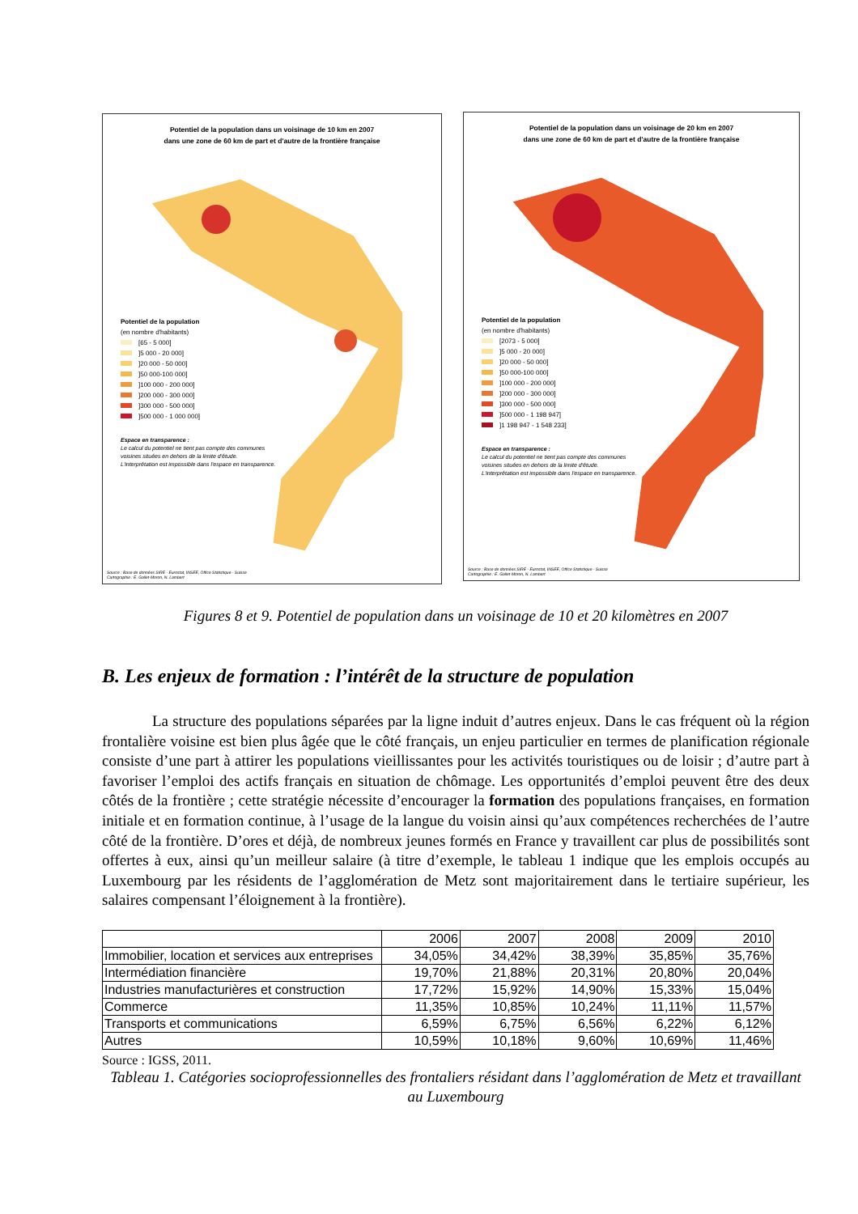Potentiel de la population dans un voisinage de 10 km en 2007
dans une zone de 60 km de part et d'autre de la frontière française
Potentiel de la population
(en nombre d'habitants)
[65 - 5 000]
]5 000 - 20 000]
]20 000 - 50 000]
]50 000-100 000]
]100 000 - 200 000]
]200 000 - 300 000]
]300 000 - 500 000]
]500 000 - 1 000 000]
Espace en transparence :
Le calcul du potentiel ne tient pas compte des communes
voisines situées en dehors de la limite d'étude.
L'interprétation est impossible dans l'espace en transparence.
Source : Base de données SIRE - Eurostat, INSEE, Office Statistique - Suisse
Cartographie : E. Gallet-Moron, N. Lambert
Potentiel de la population dans un voisinage de 20 km en 2007
dans une zone de 60 km de part et d'autre de la frontière française
Potentiel de la population
(en nombre d'habitants)
[2073 - 5 000]
]5 000 - 20 000]
]20 000 - 50 000]
]50 000-100 000]
]100 000 - 200 000]
]200 000 - 300 000]
]300 000 - 500 000]
]500 000 - 1 198 947]
]1 198 947 - 1 548 233]
Espace en transparence :
Le calcul du potentiel ne tient pas compte des communes
voisines situées en dehors de la limite d'étude.
L'interprétation est impossible dans l'espace en transparence.
Source : Base de données SIRE - Eurostat, INSEE, Office Statistique - Suisse
Cartographie : E. Gallet-Moron, N. Lambert
Figures 8 et 9. Potentiel de population dans un voisinage de 10 et 20 kilomètres en 2007
B. Les enjeux de formation : l’intérêt de la structure de population
La structure des populations séparées par la ligne induit d’autres enjeux. Dans le cas fréquent où la région frontalière voisine est bien plus âgée que le côté français, un enjeu particulier en termes de planification régionale consiste d’une part à attirer les populations vieillissantes pour les activités touristiques ou de loisir ; d’autre part à favoriser l’emploi des actifs français en situation de chômage. Les opportunités d’emploi peuvent être des deux côtés de la frontière ; cette stratégie nécessite d’encourager la formation des populations françaises, en formation initiale et en formation continue, à l’usage de la langue du voisin ainsi qu’aux compétences recherchées de l’autre côté de la frontière. D’ores et déjà, de nombreux jeunes formés en France y travaillent car plus de possibilités sont offertes à eux, ainsi qu’un meilleur salaire (à titre d’exemple, le tableau 1 indique que les emplois occupés au Luxembourg par les résidents de l’agglomération de Metz sont majoritairement dans le tertiaire supérieur, les salaires compensant l’éloignement à la frontière).
| | 2006 | 2007 | 2008 | 2009 | 2010 |
| --- | --- | --- | --- | --- | --- |
| Immobilier, location et services aux entreprises | 34,05% | 34,42% | 38,39% | 35,85% | 35,76% |
| Intermédiation financière | 19,70% | 21,88% | 20,31% | 20,80% | 20,04% |
| Industries manufacturières et construction | 17,72% | 15,92% | 14,90% | 15,33% | 15,04% |
| Commerce | 11,35% | 10,85% | 10,24% | 11,11% | 11,57% |
| Transports et communications | 6,59% | 6,75% | 6,56% | 6,22% | 6,12% |
| Autres | 10,59% | 10,18% | 9,60% | 10,69% | 11,46% |
Source : IGSS, 2011.
Tableau 1. Catégories socioprofessionnelles des frontaliers résidant dans l’agglomération de Metz et travaillant au Luxembourg